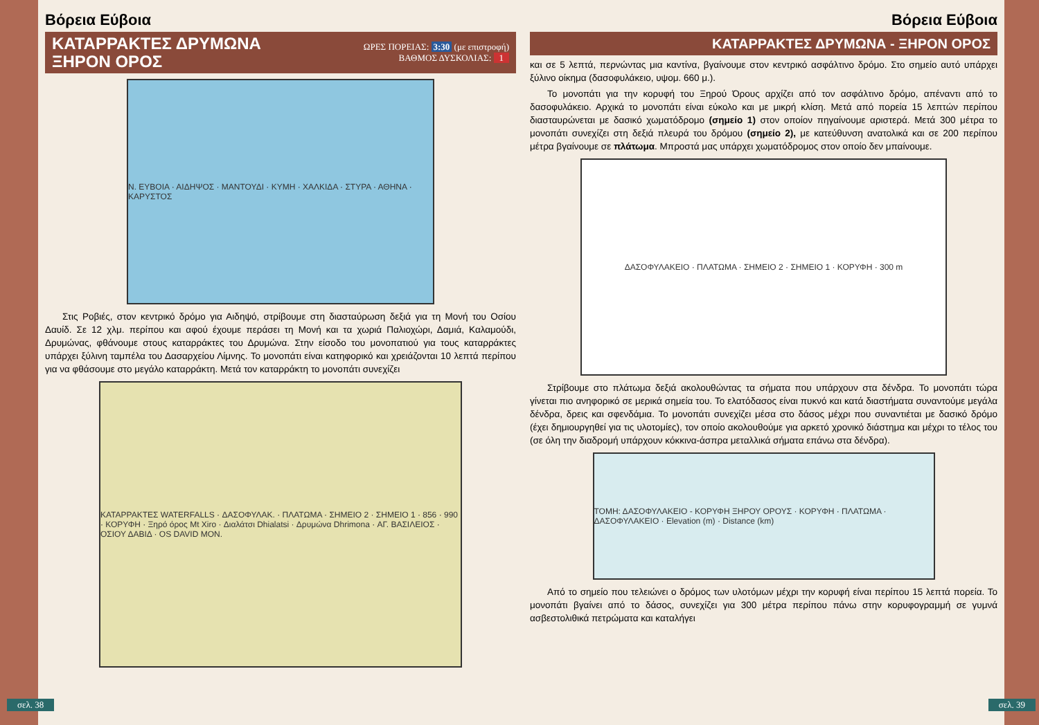Βόρεια Εύβοια
ΚΑΤΑΡΡΑΚΤΕΣ ΔΡΥΜΩΝΑ
ΞΗΡΟΝ ΟΡΟΣ
ΩΡΕΣ ΠΟΡΕΙΑΣ: 3:30 (με επιστροφή)
ΒΑΘΜΟΣ ΔΥΣΚΟΛΙΑΣ: 1
Ν. ΕΥΒΟΙΑ · ΑΙΔΗΨΟΣ · ΜΑΝΤΟΥΔΙ · ΚΥΜΗ · ΧΑΛΚΙΔΑ · ΣΤΥΡΑ · ΑΘΗΝΑ · ΚΑΡΥΣΤΟΣ
Στις Ροβιές, στον κεντρικό δρόμο για Αιδηψό, στρίβουμε στη διασταύρωση δεξιά για τη Μονή του Οσίου Δαυίδ. Σε 12 χλμ. περίπου και αφού έχουμε περάσει τη Μονή και τα χωριά Παλιοχώρι, Δαμιά, Καλαμούδι, Δρυμώνας, φθάνουμε στους καταρράκτες του Δρυμώνα. Στην είσοδο του μονοπατιού για τους καταρράκτες υπάρχει ξύλινη ταμπέλα του Δασαρχείου Λίμνης. Το μονοπάτι είναι κατηφορικό και χρειάζονται 10 λεπτά περίπου για να φθάσουμε στο μεγάλο καταρράκτη. Μετά τον καταρράκτη το μονοπάτι συνεχίζει
ΚΑΤΑΡΡΑΚΤΕΣ WATERFALLS · ΔΑΣΟΦΥΛΑΚ. · ΠΛΑΤΩΜΑ · ΣΗΜΕΙΟ 2 · ΣΗΜΕΙΟ 1 · 856 · 990 · ΚΟΡΥΦΗ · Ξηρό όρος Mt Xiro · Διαλάτσι Dhialatsi · Δρυμώνα Dhrimona · ΑΓ. ΒΑΣΙΛΕΙΟΣ · ΟΣΙΟΥ ΔΑΒΙΔ · OS DAVID MON.
σελ. 38
Βόρεια Εύβοια
ΚΑΤΑΡΡΑΚΤΕΣ ΔΡΥΜΩΝΑ - ΞΗΡΟΝ ΟΡΟΣ
και σε 5 λεπτά, περνώντας μια καντίνα, βγαίνουμε στον κεντρικό ασφάλτινο δρόμο. Στο σημείο αυτό υπάρχει ξύλινο οίκημα (δασοφυλάκειο, υψομ. 660 μ.).
Το μονοπάτι για την κορυφή του Ξηρού Όρους αρχίζει από τον ασφάλτινο δρόμο, απέναντι από το δασοφυλάκειο. Αρχικά το μονοπάτι είναι εύκολο και με μικρή κλίση. Μετά από πορεία 15 λεπτών περίπου διασταυρώνεται με δασικό χωματόδρομο (σημείο 1) στον οποίον πηγαίνουμε αριστερά. Μετά 300 μέτρα το μονοπάτι συνεχίζει στη δεξιά πλευρά του δρόμου (σημείο 2), με κατεύθυνση ανατολικά και σε 200 περίπου μέτρα βγαίνουμε σε πλάτωμα. Μπροστά μας υπάρχει χωματόδρομος στον οποίο δεν μπαίνουμε.
ΔΑΣΟΦΥΛΑΚΕΙΟ · ΠΛΑΤΩΜΑ · ΣΗΜΕΙΟ 2 · ΣΗΜΕΙΟ 1 · ΚΟΡΥΦΗ · 300 m
Στρίβουμε στο πλάτωμα δεξιά ακολουθώντας τα σήματα που υπάρχουν στα δένδρα. Το μονοπάτι τώρα γίνεται πιο ανηφορικό σε μερικά σημεία του. Το ελατόδασος είναι πυκνό και κατά διαστήματα συναντούμε μεγάλα δένδρα, δρεις και σφενδάμια. Το μονοπάτι συνεχίζει μέσα στο δάσος μέχρι που συναντιέται με δασικό δρόμο (έχει δημιουργηθεί για τις υλοτομίες), τον οποίο ακολουθούμε για αρκετό χρονικό διάστημα και μέχρι το τέλος του (σε όλη την διαδρομή υπάρχουν κόκκινα-άσπρα μεταλλικά σήματα επάνω στα δένδρα).
ΤΟΜΗ: ΔΑΣΟΦΥΛΑΚΕΙΟ - ΚΟΡΥΦΗ ΞΗΡΟΥ ΟΡΟΥΣ · ΚΟΡΥΦΗ · ΠΛΑΤΩΜΑ · ΔΑΣΟΦΥΛΑΚΕΙΟ · Elevation (m) · Distance (km)
Από το σημείο που τελειώνει ο δρόμος των υλοτόμων μέχρι την κορυφή είναι περίπου 15 λεπτά πορεία. Το μονοπάτι βγαίνει από το δάσος, συνεχίζει για 300 μέτρα περίπου πάνω στην κορυφογραμμή σε γυμνά ασβεστολιθικά πετρώματα και καταλήγει
σελ. 39